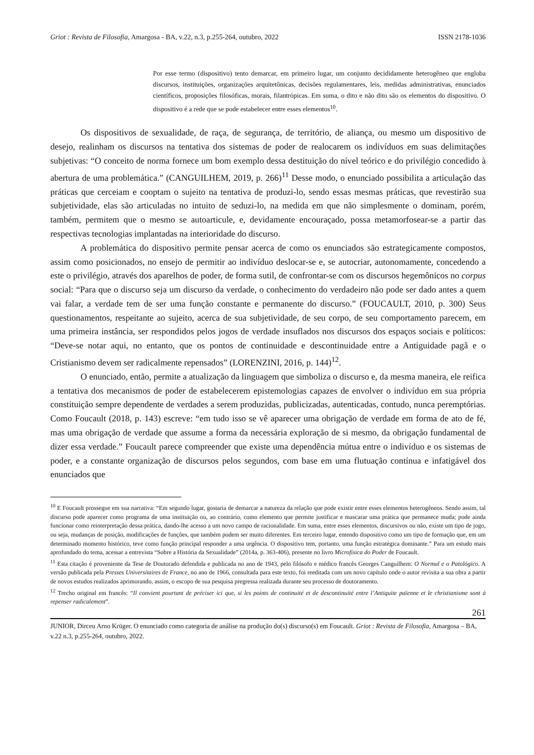Griot : Revista de Filosofia, Amargosa - BA, v.22, n.3, p.255-264, outubro, 2022 ISSN 2178-1036
Por esse termo (dispositivo) tento demarcar, em primeiro lugar, um conjunto decididamente heterogêneo que engloba discursos, instituições, organizações arquitetônicas, decisões regulamentares, leis, medidas administrativas, enunciados científicos, proposições filosóficas, morais, filantrópicas. Em suma, o dito e não dito são os elementos do dispositivo. O dispositivo é a rede que se pode estabelecer entre esses elementos<sup>10</sup>.
Os dispositivos de sexualidade, de raça, de segurança, de território, de aliança, ou mesmo um dispositivo de desejo, realinham os discursos na tentativa dos sistemas de poder de realocarem os indivíduos em suas delimitações subjetivas: “O conceito de norma fornece um bom exemplo dessa destituição do nível teórico e do privilégio concedido à abertura de uma problemática.” (CANGUILHEM, 2019, p. 266)<sup>11</sup> Desse modo, o enunciado possibilita a articulação das práticas que cerceiam e cooptam o sujeito na tentativa de produzi-lo, sendo essas mesmas práticas, que revestirão sua subjetividade, elas são articuladas no intuito de seduzi-lo, na medida em que não simplesmente o dominam, porém, também, permitem que o mesmo se autoarticule, e, devidamente encouraçado, possa metamorfosear-se a partir das respectivas tecnologias implantadas na interioridade do discurso.
A problemática do dispositivo permite pensar acerca de como os enunciados são estrategicamente compostos, assim como posicionados, no ensejo de permitir ao indivíduo deslocar-se e, se autocriar, autonomamente, concedendo a este o privilégio, através dos aparelhos de poder, de forma sutil, de confrontar-se com os discursos hegemônicos no corpus social: “Para que o discurso seja um discurso da verdade, o conhecimento do verdadeiro não pode ser dado antes a quem vai falar, a verdade tem de ser uma função constante e permanente do discurso.” (FOUCAULT, 2010, p. 300) Seus questionamentos, respeitante ao sujeito, acerca de sua subjetividade, de seu corpo, de seu comportamento parecem, em uma primeira instância, ser respondidos pelos jogos de verdade insuflados nos discursos dos espaços sociais e políticos: “Deve-se notar aqui, no entanto, que os pontos de continuidade e descontinuidade entre a Antiguidade pagã e o Cristianismo devem ser radicalmente repensados” (LORENZINI, 2016, p. 144)<sup>12</sup>.
O enunciado, então, permite a atualização da linguagem que simboliza o discurso e, da mesma maneira, ele reifica a tentativa dos mecanismos de poder de estabelecerem epistemologias capazes de envolver o indivíduo em sua própria constituição sempre dependente de verdades a serem produzidas, publicizadas, autenticadas, contudo, nunca peremptórias. Como Foucault (2018, p. 143) escreve: “em tudo isso se vê aparecer uma obrigação de verdade em forma de ato de fé, mas uma obrigação de verdade que assume a forma da necessária exploração de si mesmo, da obrigação fundamental de dizer essa verdade.” Foucault parece compreender que existe uma dependência mútua entre o indivíduo e os sistemas de poder, e a constante organização de discursos pelos segundos, com base em uma flutuação contínua e infatigável dos enunciados que
<sup>10</sup> E Foucault prossegue em sua narrativa: “Em segundo lugar, gostaria de demarcar a natureza da relação que pode existir entre esses elementos heterogêneos. Sendo assim, tal discurso pode aparecer como programa de uma instituição ou, ao contrário, como elemento que permite justificar e mascarar uma prática que permanece muda; pode ainda funcionar como reinterpretação dessa prática, dando-lhe acesso a um novo campo de racionalidade. Em suma, entre esses elementos, discursivos ou não, existe um tipo de jogo, ou seja, mudanças de posição, modificações de funções, que também podem ser muito diferentes. Em terceiro lugar, entendo dispositivo como um tipo de formação que, em um determinado momento histórico, teve como função principal responder a uma urgência. O dispositivo tem, portanto, uma função estratégica dominante.” Para um estudo mais aprofundado do tema, acessar a entrevista “Sobre a História da Sexualidade” (2014a, p. 363-406), presente no livro Microfísica do Poder de Foucault.
<sup>11</sup> Esta citação é proveniente da Tese de Doutorado defendida e publicada no ano de 1943, pelo filósofo e médico francês Georges Canguilhem: O Normal e o Patológico. A versão publicada pela Presses Universitaires de France, no ano de 1966, consultada para este texto, foi reeditada com um novo capítulo onde o autor revisita a sua obra a partir de novos estudos realizados aprimorando, assim, o escopo de sua pesquisa pregressa realizada durante seu processo de doutoramento.
<sup>12</sup> Trecho original em francês: “Il convient pourtant de préciser ici que, si les points de continuité et de descontinuité entre l’Antiquite païenne et le christianisme sont à repenser radicalement”.
261
JUNIOR, Dirceu Arno Krüger. O enunciado como categoria de análise na produção do(s) discurso(s) em Foucault. Griot : Revista de Filosofia, Amargosa – BA, v.22 n.3, p.255-264, outubro, 2022.